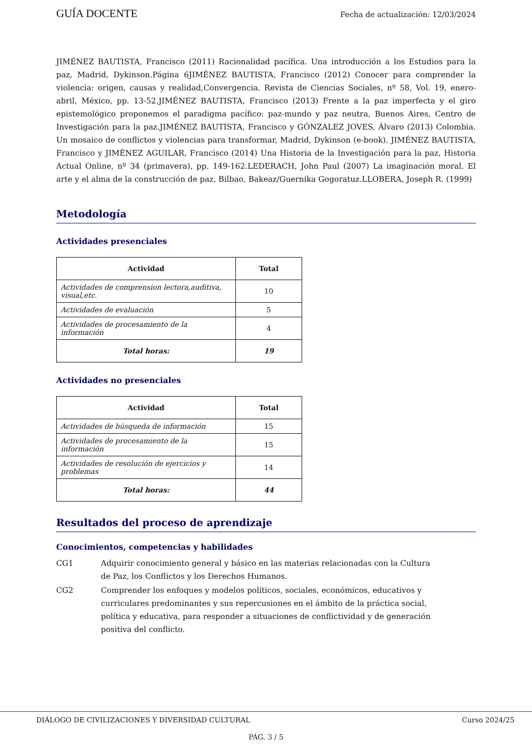GUÍA DOCENTE Fecha de actualización: 12/03/2024
JIMÉNEZ BAUTISTA, Francisco (2011) Racionalidad pacífica. Una introducción a los Estudios para la paz, Madrid, Dykinson.Página 6JIMÉNEZ BAUTISTA, Francisco (2012) Conocer para comprender la violencia: origen, causas y realidad,Convergencia. Revista de Ciencias Sociales, nº 58, Vol. 19, enero-abril, México, pp. 13-52.JIMÉNEZ BAUTISTA, Francisco (2013) Frente a la paz imperfecta y el giro epistemológico proponemos el paradigma pacífico: paz-mundo y paz neutra, Buenos Aires, Centro de Investigación para la paz.JIMÉNEZ BAUTISTA, Francisco y GÓNZALEZ JOVES, Álvaro (2013) Colombia. Un mosaico de conflictos y violencias para transformar, Madrid, Dykinson (e-book). JIMÉNEZ BAUTISTA, Francisco y JIMÉNEZ AGUILAR, Francisco (2014) Una Historia de la Investigación para la paz, Historia Actual Online, nº 34 (primavera), pp. 149-162.LEDERACH, John Paul (2007) La imaginación moral. El arte y el alma de la construcción de paz, Bilbao, Bakeaz/Guernika Gogoratuz.LLOBERA, Joseph R. (1999)
Metodología
Actividades presenciales
| Actividad | Total |
| --- | --- |
| Actividades de comprension lectora,auditiva, visual,etc. | 10 |
| Actividades de evaluación | 5 |
| Actividades de procesamiento de la información | 4 |
| Total horas: | 19 |
Actividades no presenciales
| Actividad | Total |
| --- | --- |
| Actividades de búsqueda de información | 15 |
| Actividades de procesamiento de la información | 15 |
| Actividades de resolución de ejercicios y problemas | 14 |
| Total horas: | 44 |
Resultados del proceso de aprendizaje
Conocimientos, competencias y habilidades
CG1 Adquirir conocimiento general y básico en las materias relacionadas con la Cultura de Paz, los Conflictos y los Derechos Humanos.
CG2 Comprender los enfoques y modelos políticos, sociales, económicos, educativos y curriculares predominantes y sus repercusiones en el ámbito de la práctica social, política y educativa, para responder a situaciones de conflictividad y de generación positiva del conflicto.
DIÁLOGO DE CIVILIZACIONES Y DIVERSIDAD CULTURAL Curso 2024/25
PÁG. 3 / 5